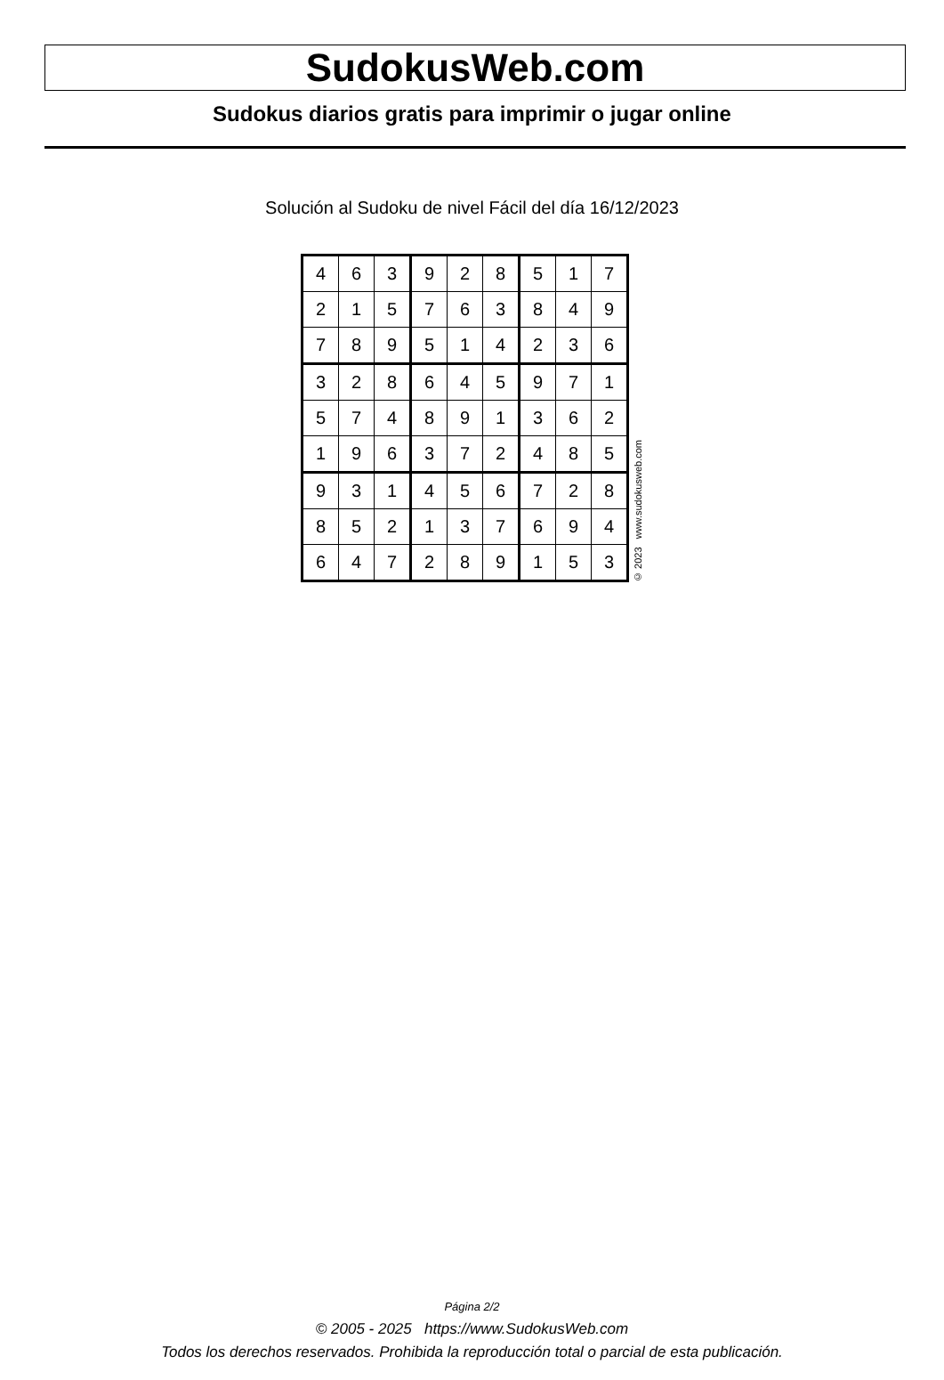SudokusWeb.com
Sudokus diarios gratis para imprimir o jugar online
Solución al Sudoku de nivel Fácil del día 16/12/2023
| 4 | 6 | 3 | 9 | 2 | 8 | 5 | 1 | 7 |
| 2 | 1 | 5 | 7 | 6 | 3 | 8 | 4 | 9 |
| 7 | 8 | 9 | 5 | 1 | 4 | 2 | 3 | 6 |
| 3 | 2 | 8 | 6 | 4 | 5 | 9 | 7 | 1 |
| 5 | 7 | 4 | 8 | 9 | 1 | 3 | 6 | 2 |
| 1 | 9 | 6 | 3 | 7 | 2 | 4 | 8 | 5 |
| 9 | 3 | 1 | 4 | 5 | 6 | 7 | 2 | 8 |
| 8 | 5 | 2 | 1 | 3 | 7 | 6 | 9 | 4 |
| 6 | 4 | 7 | 2 | 8 | 9 | 1 | 5 | 3 |
© 2023 www.sudokusweb.com
Página 2/2
© 2005 - 2025 https://www.SudokusWeb.com
Todos los derechos reservados. Prohibida la reproducción total o parcial de esta publicación.